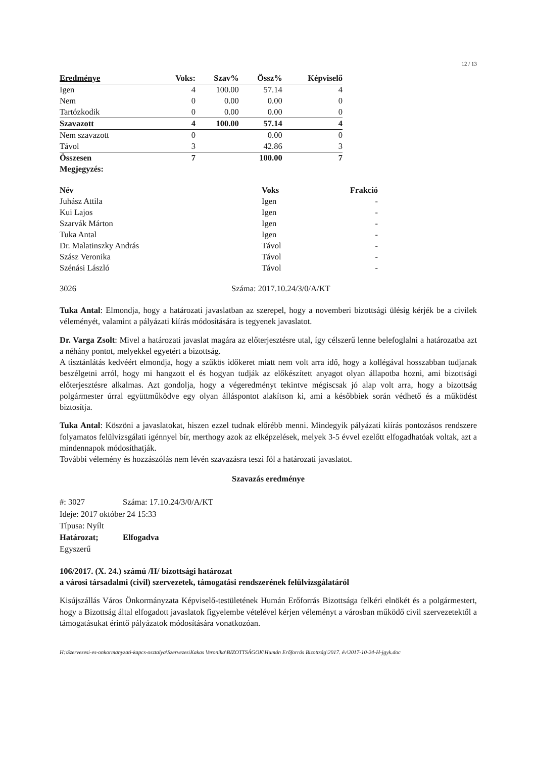12 / 13
| Eredménye | Voks: | Szav% | Össz% | Képviselő |
| Igen | 4 | 100.00 | 57.14 | 4 |
| Nem | 0 | 0.00 | 0.00 | 0 |
| Tartózkodik | 0 | 0.00 | 0.00 | 0 |
| Szavazott | 4 | 100.00 | 57.14 | 4 |
| Nem szavazott | 0 | | 0.00 | 0 |
| Távol | 3 | | 42.86 | 3 |
| Összesen | 7 | | 100.00 | 7 |
| Megjegyzés: | | | | |
| Név | Voks | Frakció |
| --- | --- | --- |
| Juhász Attila | Igen | - |
| Kui Lajos | Igen | - |
| Szarvák Márton | Igen | - |
| Tuka Antal | Igen | - |
| Dr. Malatinszky András | Távol | - |
| Szász Veronika | Távol | - |
| Szénási László | Távol | - |
3026 Száma: 2017.10.24/3/0/A/KT
Tuka Antal: Elmondja, hogy a határozati javaslatban az szerepel, hogy a novemberi bizottsági ülésig kérjék be a civilek véleményét, valamint a pályázati kiírás módosítására is tegyenek javaslatot.
Dr. Varga Zsolt: Mivel a határozati javaslat magára az előterjesztésre utal, így célszerű lenne belefoglalni a határozatba azt a néhány pontot, melyekkel egyetért a bizottság.
A tisztánlátás kedvéért elmondja, hogy a szűkös időkeret miatt nem volt arra idő, hogy a kollégával hosszabban tudjanak beszélgetni arról, hogy mi hangzott el és hogyan tudják az előkészített anyagot olyan állapotba hozni, ami bizottsági előterjesztésre alkalmas. Azt gondolja, hogy a végeredményt tekintve mégiscsak jó alap volt arra, hogy a bizottság polgármester úrral együttműködve egy olyan álláspontot alakítson ki, ami a későbbiek során védhető és a működést biztosítja.
Tuka Antal: Köszöni a javaslatokat, hiszen ezzel tudnak előrébb menni. Mindegyik pályázati kiírás pontozásos rendszere folyamatos felülvizsgálati igénnyel bír, merthogy azok az elképzelések, melyek 3-5 évvel ezelőtt elfogadhatóak voltak, azt a mindennapok módosíthatják.
További vélemény és hozzászólás nem lévén szavazásra teszi föl a határozati javaslatot.
Szavazás eredménye
#: 3027 Száma: 17.10.24/3/0/A/KT
Ideje: 2017 október 24 15:33
Típusa: Nyílt
Határozat; Elfogadva
Egyszerű
106/2017. (X. 24.) számú /H/ bizottsági határozat
a városi társadalmi (civil) szervezetek, támogatási rendszerének felülvizsgálatáról
Kisújszállás Város Önkormányzata Képviselő-testületének Humán Erőforrás Bizottsága felkéri elnökét és a polgármestert, hogy a Bizottság által elfogadott javaslatok figyelembe vételével kérjen véleményt a városban működő civil szervezetektől a támogatásukat érintő pályázatok módosítására vonatkozóan.
H:\Szervezesi-es-onkormanyzati-kapcs-osztalya\Szervezes\Kakas Veronika\BIZOTTSÁGOK\Humán Erőforrás Bizottság\2017. év\2017-10-24-H-jgyk.doc